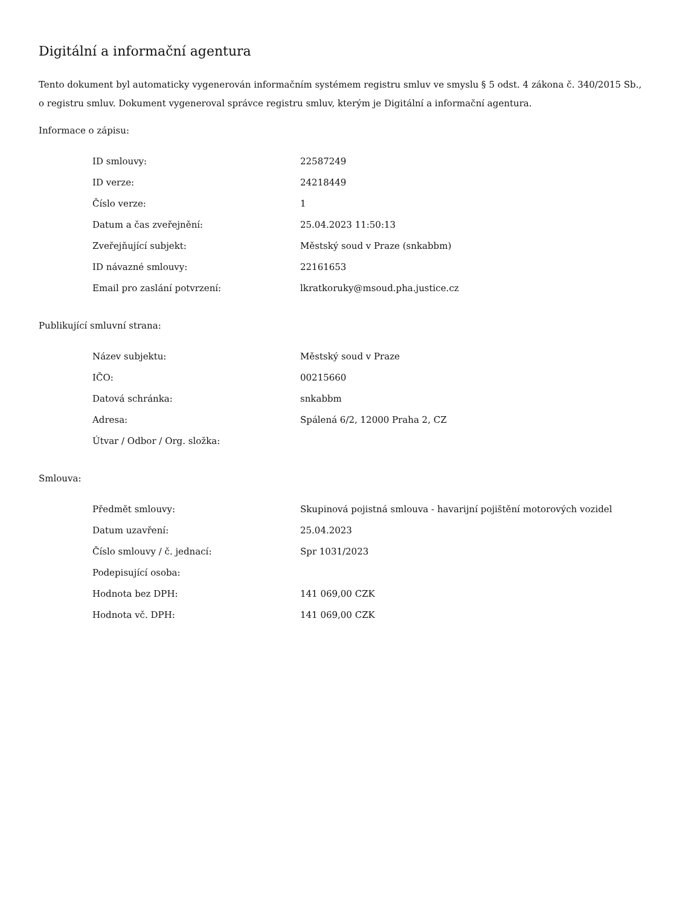Digitální a informační agentura
Tento dokument byl automaticky vygenerován informačním systémem registru smluv ve smyslu § 5 odst. 4 zákona č. 340/2015 Sb., o registru smluv. Dokument vygeneroval správce registru smluv, kterým je Digitální a informační agentura.
Informace o zápisu:
| ID smlouvy: | 22587249 |
| ID verze: | 24218449 |
| Číslo verze: | 1 |
| Datum a čas zveřejnění: | 25.04.2023 11:50:13 |
| Zveřejňující subjekt: | Městský soud v Praze (snkabbm) |
| ID návazné smlouvy: | 22161653 |
| Email pro zaslání potvrzení: | lkratkoruky@msoud.pha.justice.cz |
Publikující smluvní strana:
| Název subjektu: | Městský soud v Praze |
| IČO: | 00215660 |
| Datová schránka: | snkabbm |
| Adresa: | Spálená 6/2, 12000 Praha 2, CZ |
| Útvar / Odbor / Org. složka: | |
Smlouva:
| Předmět smlouvy: | Skupinová pojistná smlouva - havarijní pojištění motorových vozidel |
| Datum uzavření: | 25.04.2023 |
| Číslo smlouvy / č. jednací: | Spr 1031/2023 |
| Podepisující osoba: | |
| Hodnota bez DPH: | 141 069,00 CZK |
| Hodnota vč. DPH: | 141 069,00 CZK |